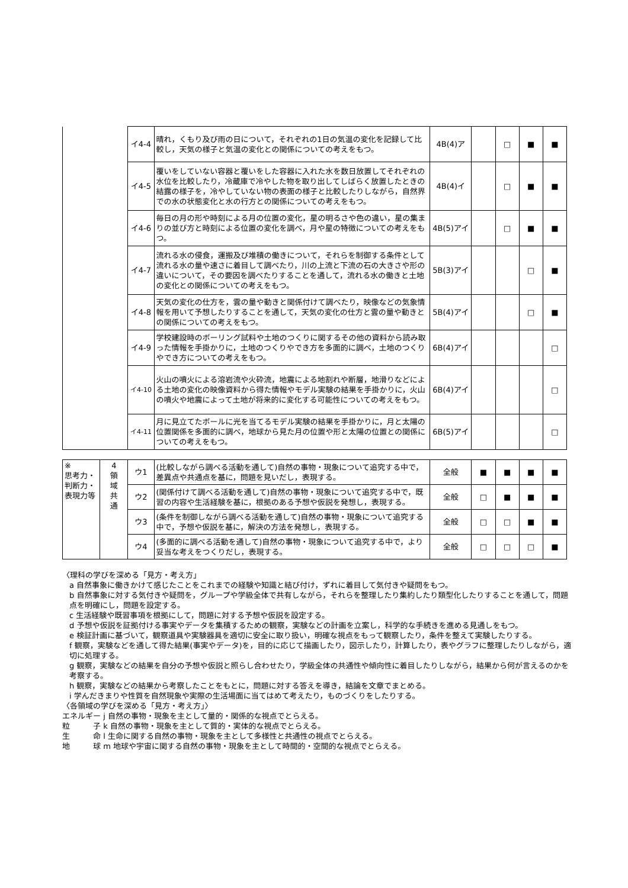| | イ4-4 | 晴れ，くもり及び雨の日について，それぞれの1日の気温の変化を記録して比較し，天気の様子と気温の変化との関係についての考えをもつ。 | 4B(4)ア | | □ | ■ | ■ |
| | イ4-5 | 覆いをしていない容器と覆いをした容器に入れた水を数日放置してそれぞれの水位を比較したり，冷蔵庫で冷やした物を取り出してしばらく放置したときの結露の様子を，冷やしていない物の表面の様子と比較したりしながら，自然界での水の状態変化と水の行方との関係についての考えをもつ。 | 4B(4)イ | | □ | ■ | ■ |
| | イ4-6 | 毎日の月の形や時刻による月の位置の変化，星の明るさや色の違い，星の集まりの並び方と時刻による位置の変化を調べ，月や星の特徴についての考えをもつ。 | 4B(5)アイ | | □ | ■ | ■ |
| | イ4-7 | 流れる水の侵食，運搬及び堆積の働きについて，それらを制御する条件として流れる水の量や速さに着目して調べたり，川の上流と下流の石の大きさや形の違いについて，その要因を調べたりすることを通して，流れる水の働きと土地の変化との関係についての考えをもつ。 | 5B(3)アイ | | | □ | ■ |
| | イ4-8 | 天気の変化の仕方を，雲の量や動きと関係付けて調べたり，映像などの気象情報を用いて予想したりすることを通して，天気の変化の仕方と雲の量や動きとの関係についての考えをもつ。 | 5B(4)アイ | | | □ | ■ |
| | イ4-9 | 学校建設時のボーリング試料や土地のつくりに関するその他の資料から読み取った情報を手掛かりに，土地のつくりやでき方を多面的に調べ，土地のつくりやでき方についての考えをもつ。 | 6B(4)アイ | | | | □ |
| | イ4-10 | 火山の噴火による溶岩流や火砕流，地震による地割れや断層，地滑りなどによる土地の変化の映像資料から得た情報やモデル実験の結果を手掛かりに，火山の噴火や地震によって土地が将来的に変化する可能性についての考えをもつ。 | 6B(4)アイ | | | | □ |
| | イ4-11 | 月に見立てたボールに光を当てるモデル実験の結果を手掛かりに，月と太陽の位置関係を多面的に調べ，地球から見た月の位置や形と太陽の位置との関係についての考えをもつ。 | 6B(5)アイ | | | | □ |
| ※ 思考力・判断力・表現力等 | 4 領 域 共 通 | ウ1 | (比較しながら調べる活動を通して)自然の事物・現象について追究する中で，差異点や共通点を基に，問題を見いだし，表現する。 | 全般 | ■ | ■ | ■ | ■ |
| | | ウ2 | (関係付けて調べる活動を通して)自然の事物・現象について追究する中で，既習の内容や生活経験を基に，根拠のある予想や仮説を発想し，表現する。 | 全般 | □ | ■ | ■ | ■ |
| | | ウ3 | (条件を制御しながら調べる活動を通して)自然の事物・現象について追究する中で，予想や仮説を基に，解決の方法を発想し，表現する。 | 全般 | □ | □ | ■ | ■ |
| | | ウ4 | (多面的に調べる活動を通して)自然の事物・現象について追究する中で，より妥当な考えをつくりだし，表現する。 | 全般 | □ | □ | □ | ■ |
〈理科の学びを深める「見方・考え方」
a 自然事象に働きかけて感じたことをこれまでの経験や知識と結び付け，ずれに着目して気付きや疑問をもつ。
b 自然事象に対する気付きや疑問を，グループや学級全体で共有しながら，それらを整理したり集約したり類型化したりすることを通して，問題点を明確にし，問題を設定する。
c 生活経験や既習事項を根拠にして，問題に対する予想や仮説を設定する。
d 予想や仮説を証拠付ける事実やデータを集積するための観察，実験などの計画を立案し，科学的な手続きを進める見通しをもつ。
e 検証計画に基づいて，観察道具や実験器具を適切に安全に取り扱い，明確な視点をもって観察したり，条件を整えて実験したりする。
f 観察，実験などを通して得た結果(事実やデータ)を，目的に応じて描画したり，図示したり，計算したり，表やグラフに整理したりしながら，適切に処理する。
g 観察，実験などの結果を自分の予想や仮説と照らし合わせたり，学級全体の共通性や傾向性に着目したりしながら，結果から何が言えるのかを考察する。
h 観察，実験などの結果から考察したことをもとに，問題に対する答えを導き，結論を文章でまとめる。
i 学んだきまりや性質を自然現象や実際の生活場面に当てはめて考えたり，ものづくりをしたりする。
〈各領域の学びを深める「見方・考え方」〉
エネルギー j 自然の事物・現象を主として量的・関係的な視点でとらえる。
粒　　　子 k 自然の事物・現象を主として質的・実体的な視点でとらえる。
生　　　命 l 生命に関する自然の事物・現象を主として多様性と共通性の視点でとらえる。
地　　　球 m 地球や宇宙に関する自然の事物・現象を主として時間的・空間的な視点でとらえる。